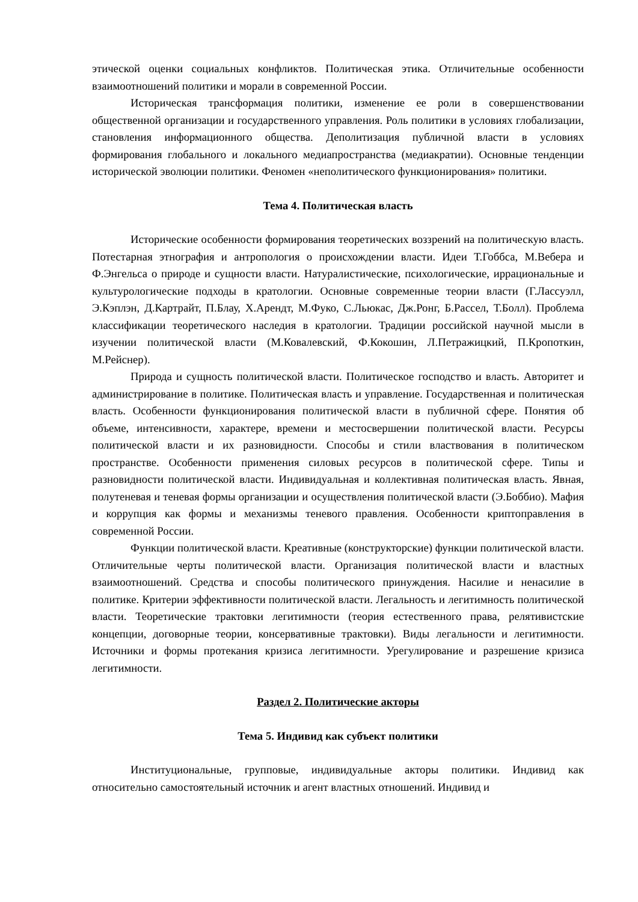этической оценки социальных конфликтов. Политическая этика. Отличительные особенности взаимоотношений политики и морали в современной России.
Историческая трансформация политики, изменение ее роли в совершенствовании общественной организации и государственного управления. Роль политики в условиях глобализации, становления информационного общества. Деполитизация публичной власти в условиях формирования глобального и локального медиапространства (медиакратии). Основные тенденции исторической эволюции политики. Феномен «неполитического функционирования» политики.
Тема 4. Политическая власть
Исторические особенности формирования теоретических воззрений на политическую власть. Потестарная этнография и антропология о происхождении власти. Идеи Т.Гоббса, М.Вебера и Ф.Энгельса о природе и сущности власти. Натуралистические, психологические, иррациональные и культурологические подходы в кратологии. Основные современные теории власти (Г.Лассуэлл, Э.Кэплэн, Д.Картрайт, П.Блау, Х.Арендт, М.Фуко, С.Льюкас, Дж.Ронг, Б.Рассел, Т.Болл). Проблема классификации теоретического наследия в кратологии. Традиции российской научной мысли в изучении политической власти (М.Ковалевский, Ф.Кокошин, Л.Петражицкий, П.Кропоткин, М.Рейснер).
Природа и сущность политической власти. Политическое господство и власть. Авторитет и администрирование в политике. Политическая власть и управление. Государственная и политическая власть. Особенности функционирования политической власти в публичной сфере. Понятия об объеме, интенсивности, характере, времени и местосвершении политической власти. Ресурсы политической власти и их разновидности. Способы и стили властвования в политическом пространстве. Особенности применения силовых ресурсов в политической сфере. Типы и разновидности политической власти. Индивидуальная и коллективная политическая власть. Явная, полутеневая и теневая формы организации и осуществления политической власти (Э.Боббио). Мафия и коррупция как формы и механизмы теневого правления. Особенности криптоправления в современной России.
Функции политической власти. Креативные (конструкторские) функции политической власти. Отличительные черты политической власти. Организация политической власти и властных взаимоотношений. Средства и способы политического принуждения. Насилие и ненасилие в политике. Критерии эффективности политической власти. Легальность и легитимность политической власти. Теоретические трактовки легитимности (теория естественного права, релятивистские концепции, договорные теории, консервативные трактовки). Виды легальности и легитимности. Источники и формы протекания кризиса легитимности. Урегулирование и разрешение кризиса легитимности.
Раздел 2. Политические акторы
Тема 5. Индивид как субъект политики
Институциональные, групповые, индивидуальные акторы политики. Индивид как относительно самостоятельный источник и агент властных отношений. Индивид и